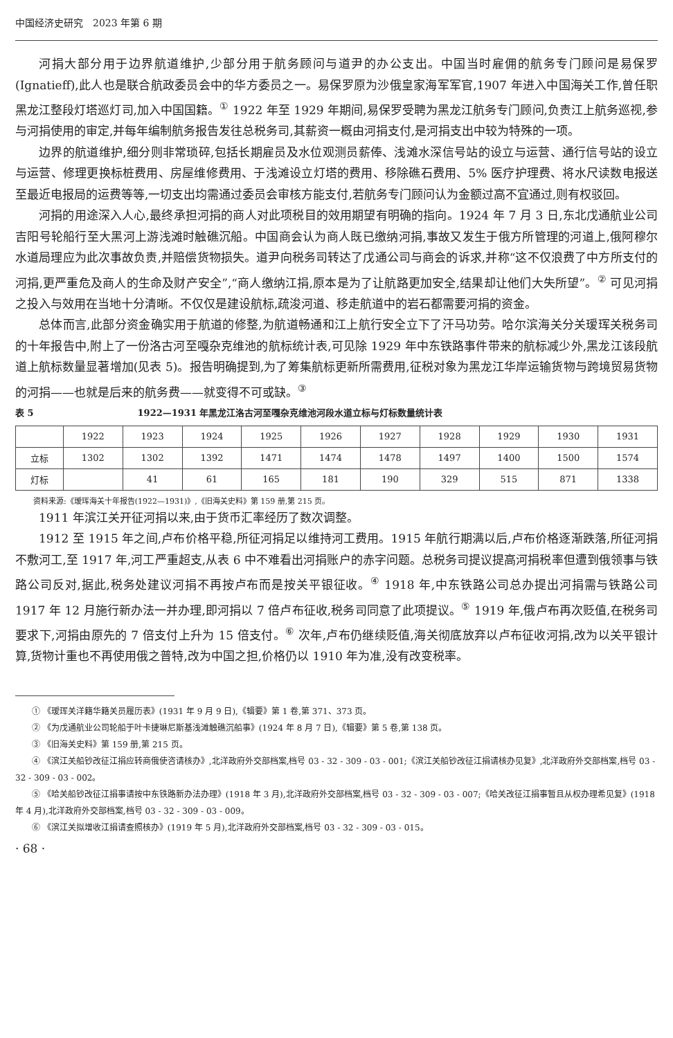中国经济史研究　2023 年第 6 期
河捐大部分用于边界航道维护,少部分用于航务顾问与道尹的办公支出。中国当时雇佣的航务专门顾问是易保罗(Ignatieff),此人也是联合航政委员会中的华方委员之一。易保罗原为沙俄皇家海军军官,1907 年进入中国海关工作,曾任职黑龙江整段灯塔巡灯司,加入中国国籍。<sup>①</sup> 1922 年至 1929 年期间,易保罗受聘为黑龙江航务专门顾问,负责江上航务巡视,参与河捐使用的审定,并每年编制航务报告发往总税务司,其薪资一概由河捐支付,是河捐支出中较为特殊的一项。
边界的航道维护,细分则非常琐碎,包括长期雇员及水位观测员薪俸、浅滩水深信号站的设立与运营、通行信号站的设立与运营、修理更换标桩费用、房屋维修费用、于浅滩设立灯塔的费用、移除礁石费用、5% 医疗护理费、将水尺读数电报送至最近电报局的运费等等,一切支出均需通过委员会审核方能支付,若航务专门顾问认为金额过高不宜通过,则有权驳回。
河捐的用途深入人心,最终承担河捐的商人对此项税目的效用期望有明确的指向。1924 年 7 月 3 日,东北戊通航业公司吉阳号轮船行至大黑河上游浅滩时触礁沉船。中国商会认为商人既已缴纳河捐,事故又发生于俄方所管理的河道上,俄阿穆尔水道局理应为此次事故负责,并赔偿货物损失。道尹向税务司转达了戊通公司与商会的诉求,并称“这不仅浪费了中方所支付的河捐,更严重危及商人的生命及财产安全”,“商人缴纳江捐,原本是为了让航路更加安全,结果却让他们大失所望”。<sup>②</sup> 可见河捐之投入与效用在当地十分清晰。不仅仅是建设航标,疏浚河道、移走航道中的岩石都需要河捐的资金。
总体而言,此部分资金确实用于航道的修整,为航道畅通和江上航行安全立下了汗马功劳。哈尔滨海关分关瑷珲关税务司的十年报告中,附上了一份洛古河至嘎杂克维池的航标统计表,可见除 1929 年中东铁路事件带来的航标减少外,黑龙江该段航道上航标数量显著增加(见表 5)。报告明确提到,为了筹集航标更新所需费用,征税对象为黑龙江华岸运输货物与跨境贸易货物的河捐——也就是后来的航务费——就变得不可或缺。<sup>③</sup>
表 5 1922—1931 年黑龙江洛古河至嘎杂克维池河段水道立标与灯标数量统计表
| | 1922 | 1923 | 1924 | 1925 | 1926 | 1927 | 1928 | 1929 | 1930 | 1931 |
| --- | --- | --- | --- | --- | --- | --- | --- | --- | --- | --- |
| 立标 | 1302 | 1302 | 1392 | 1471 | 1474 | 1478 | 1497 | 1400 | 1500 | 1574 |
| 灯标 | | 41 | 61 | 165 | 181 | 190 | 329 | 515 | 871 | 1338 |
资料来源:《瑷珲海关十年报告(1922—1931)》,《旧海关史料》第 159 册,第 215 页。
1911 年滨江关开征河捐以来,由于货币汇率经历了数次调整。
1912 至 1915 年之间,卢布价格平稳,所征河捐足以维持河工费用。1915 年航行期满以后,卢布价格逐渐跌落,所征河捐不敷河工,至 1917 年,河工严重超支,从表 6 中不难看出河捐账户的赤字问题。总税务司提议提高河捐税率但遭到俄领事与铁路公司反对,据此,税务处建议河捐不再按卢布而是按关平银征收。<sup>④</sup> 1918 年,中东铁路公司总办提出河捐需与铁路公司 1917 年 12 月施行新办法一并办理,即河捐以 7 倍卢布征收,税务司同意了此项提议。<sup>⑤</sup> 1919 年,俄卢布再次贬值,在税务司要求下,河捐由原先的 7 倍支付上升为 15 倍支付。<sup>⑥</sup> 次年,卢布仍继续贬值,海关彻底放弃以卢布征收河捐,改为以关平银计算,货物计重也不再使用俄之普特,改为中国之担,价格仍以 1910 年为准,没有改变税率。
① 《瑷珲关洋籍华籍关员履历表》(1931 年 9 月 9 日),《辑要》第 1 卷,第 371、373 页。
② 《为戊通航业公司轮船于叶卡捷琳尼斯基浅滩触礁沉船事》(1924 年 8 月 7 日),《辑要》第 5 卷,第 138 页。
③ 《旧海关史料》第 159 册,第 215 页。
④ 《滨江关船钞改征江捐应转商俄使咨请核办》,北洋政府外交部档案,档号 03 - 32 - 309 - 03 - 001;《滨江关船钞改征江捐请核办见复》,北洋政府外交部档案,档号 03 - 32 - 309 - 03 - 002。
⑤ 《哈关船钞改征江捐事请按中东铁路新办法办理》(1918 年 3 月),北洋政府外交部档案,档号 03 - 32 - 309 - 03 - 007;《哈关改征江捐事暂且从权办理希见复》(1918 年 4 月),北洋政府外交部档案,档号 03 - 32 - 309 - 03 - 009。
⑥ 《滨江关拟增收江捐请查照核办》(1919 年 5 月),北洋政府外交部档案,档号 03 - 32 - 309 - 03 - 015。
· 68 ·